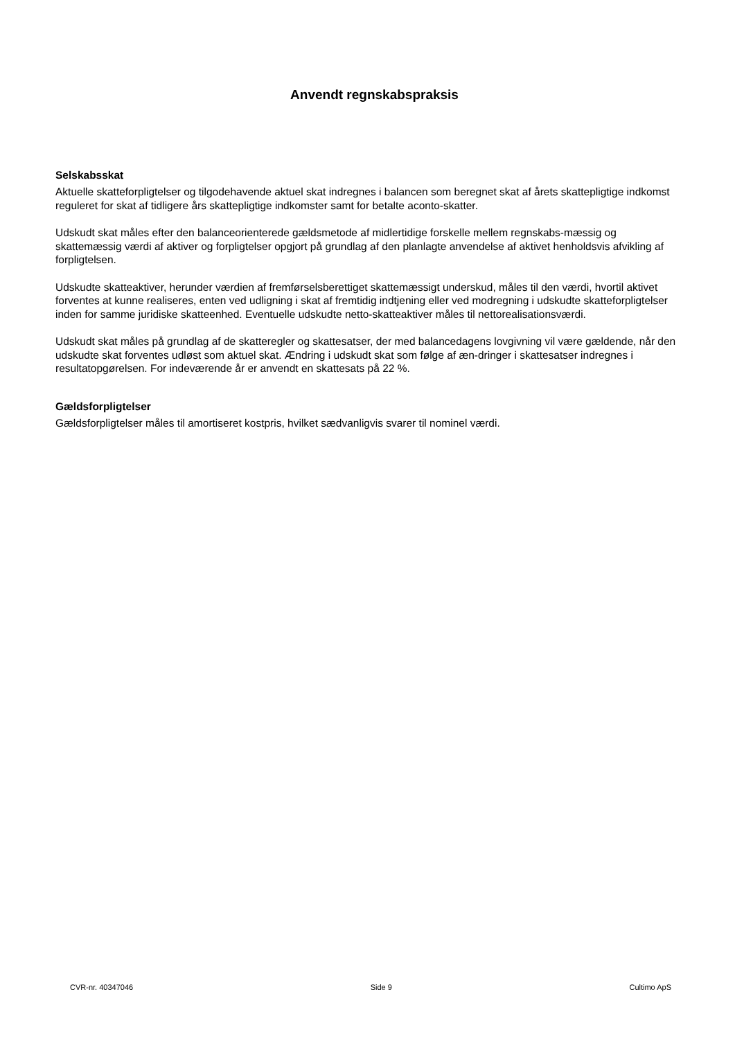Anvendt regnskabspraksis
Selskabsskat
Aktuelle skatteforpligtelser og tilgodehavende aktuel skat indregnes i balancen som beregnet skat af årets skattepligtige indkomst reguleret for skat af tidligere års skattepligtige indkomster samt for betalte aconto-skatter.
Udskudt skat måles efter den balanceorienterede gældsmetode af midlertidige forskelle mellem regnskabs-mæssig og skattemæssig værdi af aktiver og forpligtelser opgjort på grundlag af den planlagte anvendelse af aktivet henholdsvis afvikling af forpligtelsen.
Udskudte skatteaktiver, herunder værdien af fremførselsberettiget skattemæssigt underskud, måles til den værdi, hvortil aktivet forventes at kunne realiseres, enten ved udligning i skat af fremtidig indtjening eller ved modregning i udskudte skatteforpligtelser inden for samme juridiske skatteenhed. Eventuelle udskudte netto-skatteaktiver måles til nettorealisationsværdi.
Udskudt skat måles på grundlag af de skatteregler og skattesatser, der med balancedagens lovgivning vil være gældende, når den udskudte skat forventes udløst som aktuel skat. Ændring i udskudt skat som følge af æn-dringer i skattesatser indregnes i resultatopgørelsen. For indeværende år er anvendt en skattesats på 22 %.
Gældsforpligtelser
Gældsforpligtelser måles til amortiseret kostpris, hvilket sædvanligvis svarer til nominel værdi.
CVR-nr. 40347046 Side 9 Cultimo ApS